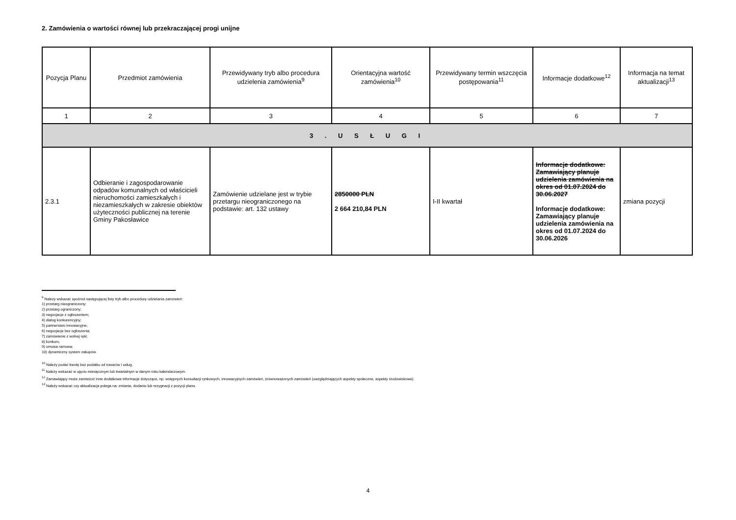2. Zamówienia o wartości równej lub przekraczającej progi unijne
| Pozycja Planu | Przedmiot zamówienia | Przewidywany tryb albo procedura udzielenia zamówienia<sup>9</sup> | Orientacyjna wartość zamówienia<sup>10</sup> | Przewidywany termin wszczęcia postępowania<sup>11</sup> | Informacje dodatkowe<sup>12</sup> | Informacja na temat aktualizacji<sup>13</sup> |
| --- | --- | --- | --- | --- | --- | --- |
| 1 | 2 | 3 | 4 | 5 | 6 | 7 |
| 3 . U S Ł U G I | | | | | | |
| 2.3.1 | Odbieranie i zagospodarowanie odpadów komunalnych od właścicieli nieruchomości zamieszkałych i niezamieszkałych w zakresie obiektów użyteczności publicznej na terenie Gminy Pakosławice | Zamówienie udzielane jest w trybie przetargu nieograniczonego na podstawie: art. 132 ustawy | 2850000 PLN 2 664 210,84 PLN | I-II kwartał | Informacje dodatkowe: Zamawiający planuje udzielenia zamówienia na okres od 01.07.2024 do 30.06.2027 Informacje dodatkowe: Zamawiający planuje udzielenia zamówienia na okres od 01.07.2024 do 30.06.2026 | zmiana pozycji |
<sup>9</sup> Należy wskazać spośród następującej listy tryb albo procedurę udzielania zamówień:
1) przetarg nieograniczony;
2) przetarg ograniczony;
3) negocjacje z ogłoszeniem;
4) dialog konkurencyjny;
5) partnerstwo innowacyjne;
6) negocjacje bez ogłoszenia;
7) zamówienie z wolnej ręki;
8) konkurs;
9) umowa ramowa;
10) dynamiczny system zakupów.
<sup>10</sup> Należy podać kwotę bez podatku od towarów i usług.
<sup>11</sup> Należy wskazać w ujęciu miesięcznym lub kwartalnym w danym roku kalendarzowym.
<sup>12</sup> Zamawiający może zamieścić inne dodatkowe informacje dotyczące, np. wstępnych konsultacji rynkowych, innowacyjnych zamówień, zrównoważonych zamówień (uwzględniających aspekty społeczne, aspekty środowiskowe).
<sup>13</sup> Należy wskazać czy aktualizacja polega na: zmianie, dodaniu lub rezygnacji z pozycji planu.
4